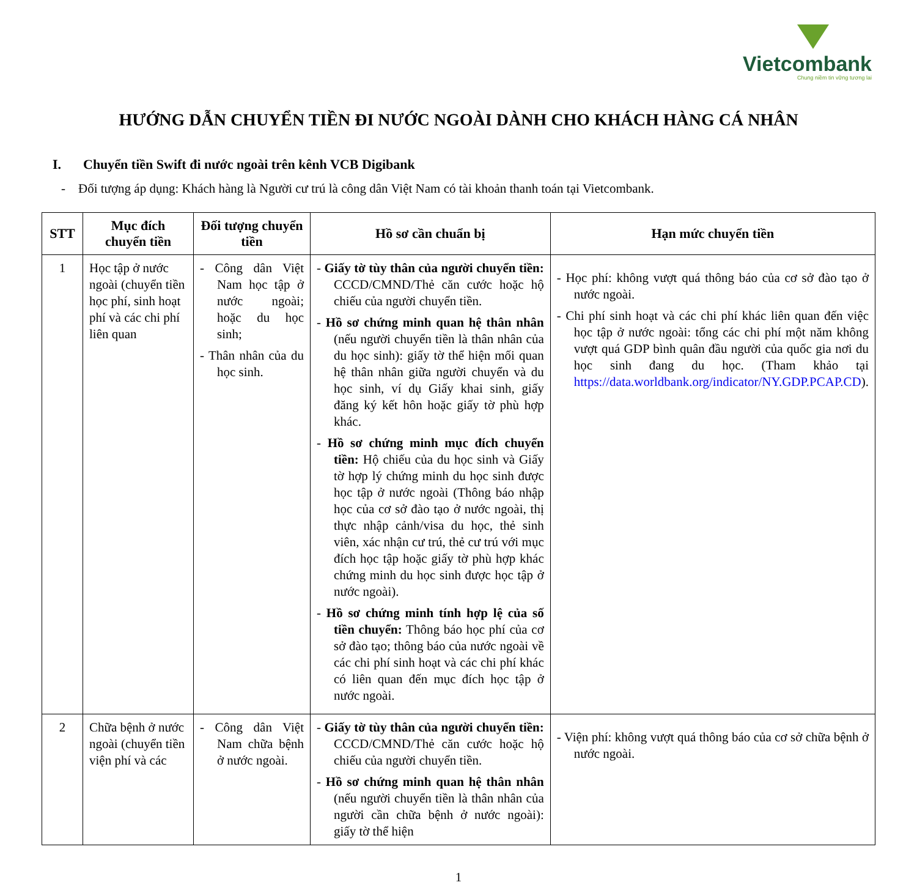Vietcombank
Chung niềm tin vững tương lai
HƯỚNG DẪN CHUYỂN TIỀN ĐI NƯỚC NGOÀI DÀNH CHO KHÁCH HÀNG CÁ NHÂN
I. Chuyển tiền Swift đi nước ngoài trên kênh VCB Digibank
- Đối tượng áp dụng: Khách hàng là Người cư trú là công dân Việt Nam có tài khoản thanh toán tại Vietcombank.
| STT | Mục đích chuyển tiền | Đối tượng chuyển tiền | Hồ sơ cần chuẩn bị | Hạn mức chuyển tiền |
| --- | --- | --- | --- | --- |
| 1 | Học tập ở nước ngoài (chuyển tiền học phí, sinh hoạt phí và các chi phí liên quan | - Công dân Việt Nam học tập ở nước ngoài; hoặc du học sinh; - Thân nhân của du học sinh. | - Giấy tờ tùy thân của người chuyển tiền: CCCD/CMND/Thẻ căn cước hoặc hộ chiếu của người chuyển tiền. - Hồ sơ chứng minh quan hệ thân nhân (nếu người chuyển tiền là thân nhân của du học sinh): giấy tờ thể hiện mối quan hệ thân nhân giữa người chuyển và du học sinh, ví dụ Giấy khai sinh, giấy đăng ký kết hôn hoặc giấy tờ phù hợp khác. - Hồ sơ chứng minh mục đích chuyển tiền: Hộ chiếu của du học sinh và Giấy tờ hợp lý chứng minh du học sinh được học tập ở nước ngoài (Thông báo nhập học của cơ sở đào tạo ở nước ngoài, thị thực nhập cảnh/visa du học, thẻ sinh viên, xác nhận cư trú, thẻ cư trú với mục đích học tập hoặc giấy tờ phù hợp khác chứng minh du học sinh được học tập ở nước ngoài). - Hồ sơ chứng minh tính hợp lệ của số tiền chuyển: Thông báo học phí của cơ sở đào tạo; thông báo của nước ngoài về các chi phí sinh hoạt và các chi phí khác có liên quan đến mục đích học tập ở nước ngoài. | - Học phí: không vượt quá thông báo của cơ sở đào tạo ở nước ngoài. - Chi phí sinh hoạt và các chi phí khác liên quan đến việc học tập ở nước ngoài: tổng các chi phí một năm không vượt quá GDP bình quân đầu người của quốc gia nơi du học sinh đang du học. (Tham khảo tại https://data.worldbank.org/indicator/NY.GDP.PCAP.CD ). |
| 2 | Chữa bệnh ở nước ngoài (chuyển tiền viện phí và các | - Công dân Việt Nam chữa bệnh ở nước ngoài. | - Giấy tờ tùy thân của người chuyển tiền: CCCD/CMND/Thẻ căn cước hoặc hộ chiếu của người chuyển tiền. - Hồ sơ chứng minh quan hệ thân nhân (nếu người chuyển tiền là thân nhân của người cần chữa bệnh ở nước ngoài): giấy tờ thể hiện | - Viện phí: không vượt quá thông báo của cơ sở chữa bệnh ở nước ngoài. |
1